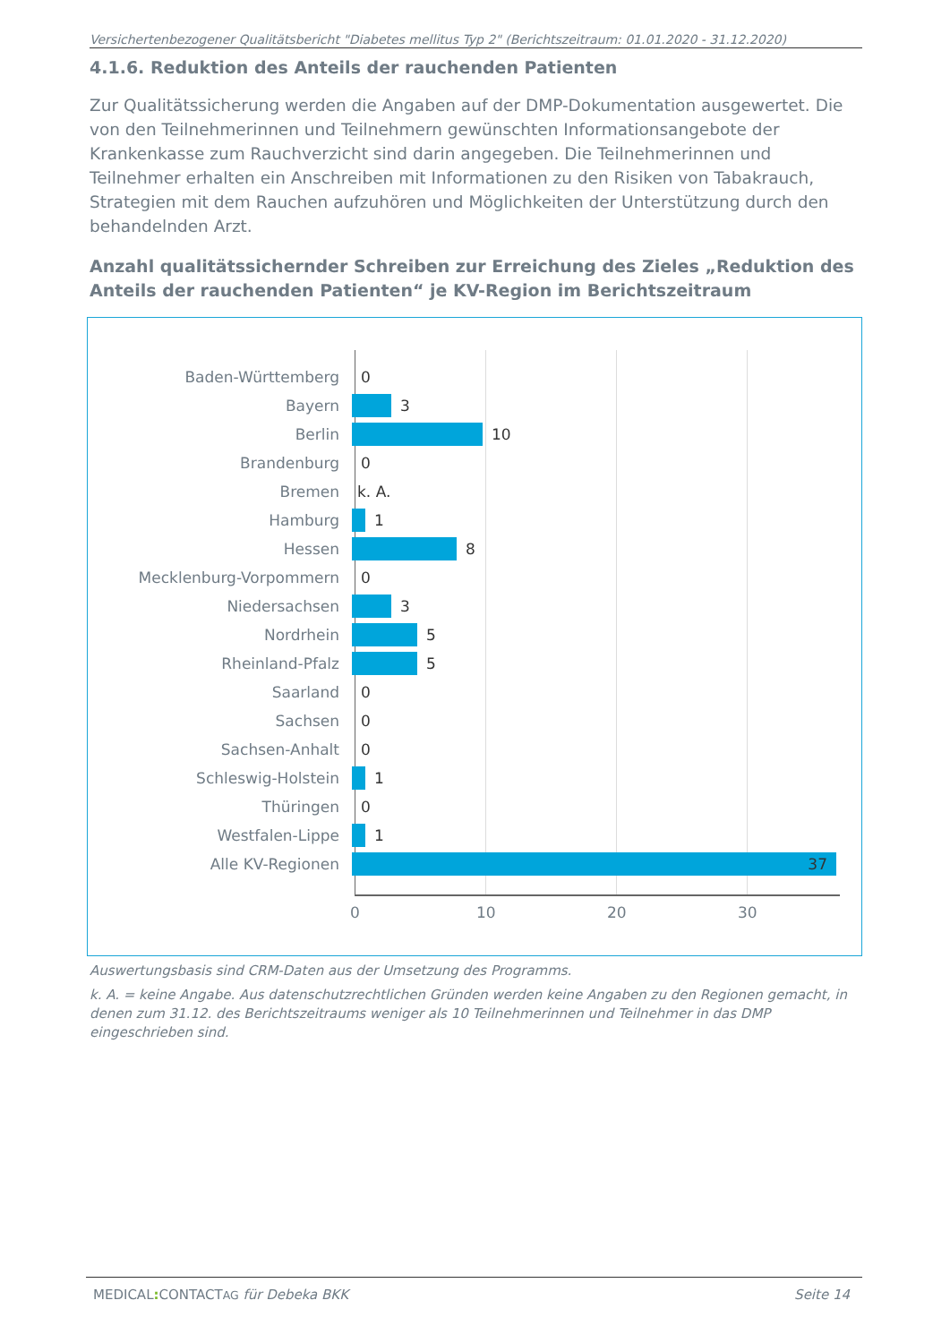Versichertenbezogener Qualitätsbericht "Diabetes mellitus Typ 2" (Berichtszeitraum: 01.01.2020 - 31.12.2020)
4.1.6. Reduktion des Anteils der rauchenden Patienten
Zur Qualitätssicherung werden die Angaben auf der DMP-Dokumentation ausgewertet. Die von den Teilnehmerinnen und Teilnehmern gewünschten Informationsangebote der Krankenkasse zum Rauchverzicht sind darin angegeben. Die Teilnehmerinnen und Teilnehmer erhalten ein Anschreiben mit Informationen zu den Risiken von Tabakrauch, Strategien mit dem Rauchen aufzuhören und Möglichkeiten der Unterstützung durch den behandelnden Arzt.
Anzahl qualitätssichernder Schreiben zur Erreichung des Zieles „Reduktion des Anteils der rauchenden Patienten“ je KV-Region im Berichtszeitraum
Baden-Württemberg 0
Bayern 3
Berlin 10
Brandenburg 0
Bremen k. A.
Hamburg 1
Hessen 8
Mecklenburg-Vorpommern 0
Niedersachsen 3
Nordrhein 5
Rheinland-Pfalz 5
Saarland 0
Sachsen 0
Sachsen-Anhalt 0
Schleswig-Holstein 1
Thüringen 0
Westfalen-Lippe 1
Alle KV-Regionen 37
0 10 20 30
Auswertungsbasis sind CRM-Daten aus der Umsetzung des Programms.
k. A. = keine Angabe. Aus datenschutzrechtlichen Gründen werden keine Angaben zu den Regionen gemacht, in denen zum 31.12. des Berichtszeitraums weniger als 10 Teilnehmerinnen und Teilnehmer in das DMP eingeschrieben sind.
MEDICAL: CONTACTAG für Debeka BKK Seite 14